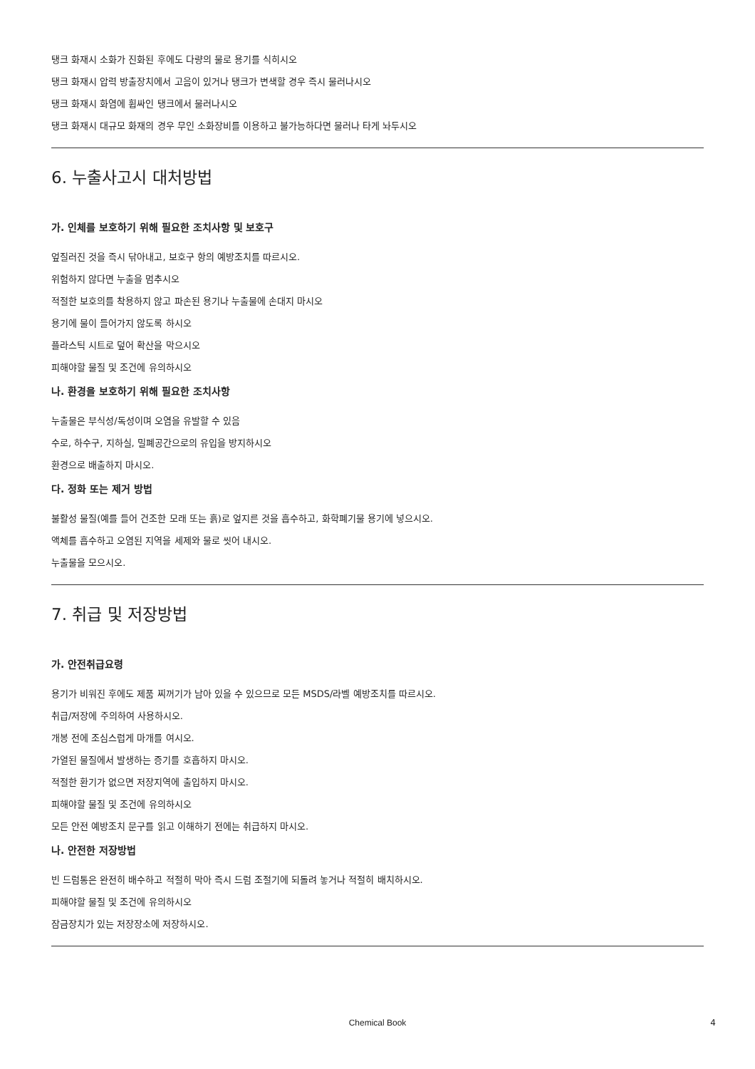탱크 화재시 소화가 진화된 후에도 다량의 물로 용기를 식히시오
탱크 화재시 압력 방출장치에서 고음이 있거나 탱크가 변색할 경우 즉시 물러나시오
탱크 화재시 화염에 휩싸인 탱크에서 물러나시오
탱크 화재시 대규모 화재의 경우 무인 소화장비를 이용하고 불가능하다면 물러나 타게 놔두시오
6. 누출사고시 대처방법
가. 인체를 보호하기 위해 필요한 조치사항 및 보호구
엎질러진 것을 즉시 닦아내고, 보호구 항의 예방조치를 따르시오.
위험하지 않다면 누출을 멈추시오
적절한 보호의를 착용하지 않고 파손된 용기나 누출물에 손대지 마시오
용기에 물이 들어가지 않도록 하시오
플라스틱 시트로 덮어 확산을 막으시오
피해야할 물질 및 조건에 유의하시오
나. 환경을 보호하기 위해 필요한 조치사항
누출물은 부식성/독성이며 오염을 유발할 수 있음
수로, 하수구, 지하실, 밀폐공간으로의 유입을 방지하시오
환경으로 배출하지 마시오.
다. 정화 또는 제거 방법
불활성 물질(예를 들어 건조한 모래 또는 흙)로 엎지른 것을 흡수하고, 화학폐기물 용기에 넣으시오.
액체를 흡수하고 오염된 지역을 세제와 물로 씻어 내시오.
누출물을 모으시오.
7. 취급 및 저장방법
가. 안전취급요령
용기가 비워진 후에도 제품 찌꺼기가 남아 있을 수 있으므로 모든 MSDS/라벨 예방조치를 따르시오.
취급/저장에 주의하여 사용하시오.
개봉 전에 조심스럽게 마개를 여시오.
가열된 물질에서 발생하는 증기를 호흡하지 마시오.
적절한 환기가 없으면 저장지역에 출입하지 마시오.
피해야할 물질 및 조건에 유의하시오
모든 안전 예방조치 문구를 읽고 이해하기 전에는 취급하지 마시오.
나. 안전한 저장방법
빈 드럼통은 완전히 배수하고 적절히 막아 즉시 드럼 조절기에 되돌려 놓거나 적절히 배치하시오.
피해야할 물질 및 조건에 유의하시오
잠금장치가 있는 저장장소에 저장하시오.
Chemical Book 4